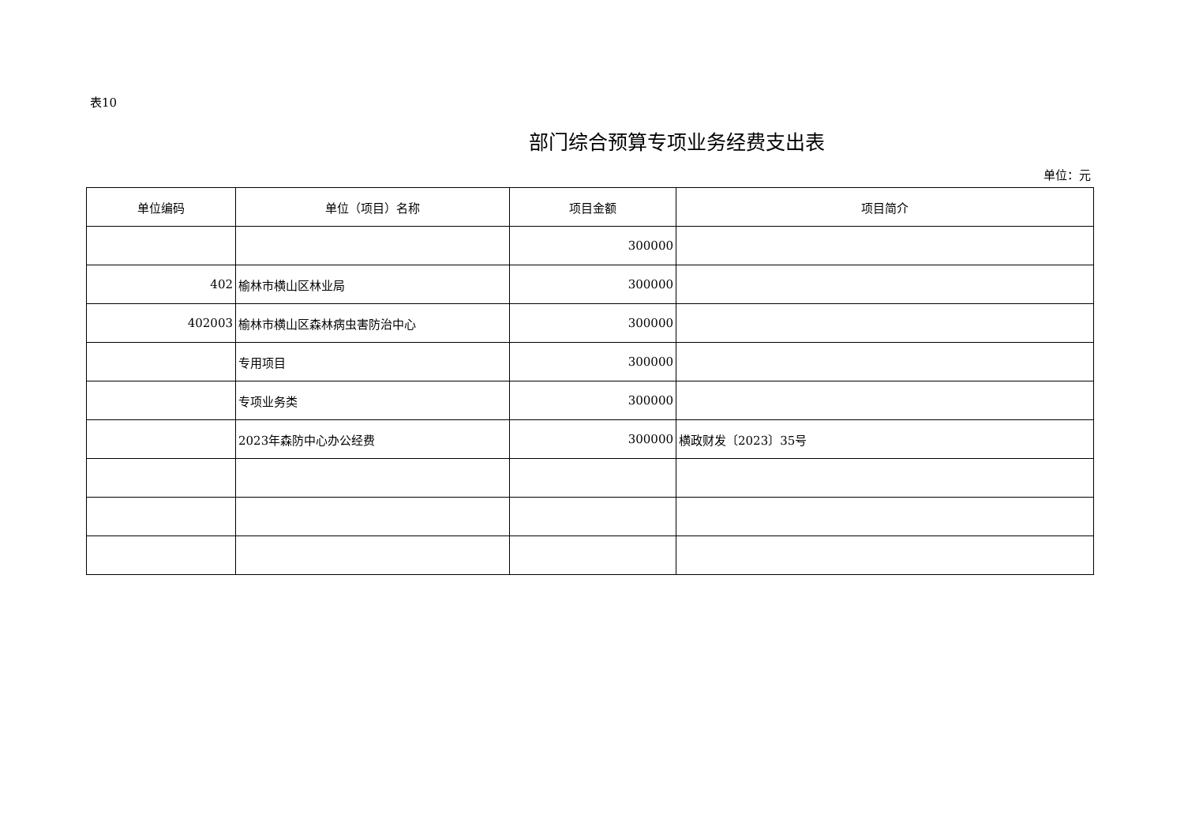表10
部门综合预算专项业务经费支出表
单位：元
| 单位编码 | 单位（项目）名称 | 项目金额 | 项目简介 |
| --- | --- | --- | --- |
| | | 300000 | |
| 402 | 榆林市横山区林业局 | 300000 | |
| 402003 | 榆林市横山区森林病虫害防治中心 | 300000 | |
| | 专用项目 | 300000 | |
| | 专项业务类 | 300000 | |
| | 2023年森防中心办公经费 | 300000 | 横政财发〔2023〕35号 |